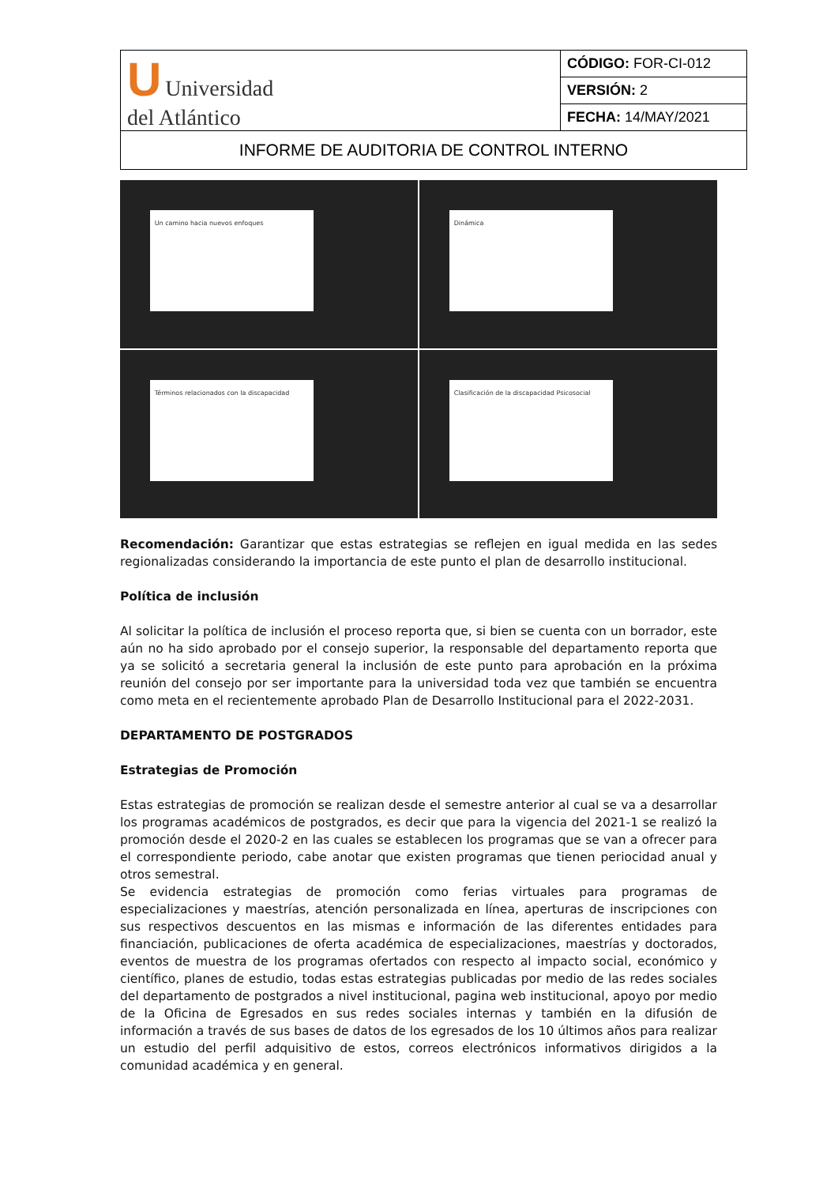| U Universidad del Atlántico | CÓDIGO: FOR-CI-012 |
| | VERSIÓN: 2 |
| | FECHA: 14/MAY/2021 |
| INFORME DE AUDITORIA DE CONTROL INTERNO | |
Un camino hacia nuevos enfoques
Dinámica
Términos relacionados con la discapacidad
Clasificación de la discapacidad Psicosocial
Recomendación: Garantizar que estas estrategias se reflejen en igual medida en las sedes regionalizadas considerando la importancia de este punto el plan de desarrollo institucional.
Política de inclusión
Al solicitar la política de inclusión el proceso reporta que, si bien se cuenta con un borrador, este aún no ha sido aprobado por el consejo superior, la responsable del departamento reporta que ya se solicitó a secretaria general la inclusión de este punto para aprobación en la próxima reunión del consejo por ser importante para la universidad toda vez que también se encuentra como meta en el recientemente aprobado Plan de Desarrollo Institucional para el 2022-2031.
DEPARTAMENTO DE POSTGRADOS
Estrategias de Promoción
Estas estrategias de promoción se realizan desde el semestre anterior al cual se va a desarrollar los programas académicos de postgrados, es decir que para la vigencia del 2021-1 se realizó la promoción desde el 2020-2 en las cuales se establecen los programas que se van a ofrecer para el correspondiente periodo, cabe anotar que existen programas que tienen periocidad anual y otros semestral.
Se evidencia estrategias de promoción como ferias virtuales para programas de especializaciones y maestrías, atención personalizada en línea, aperturas de inscripciones con sus respectivos descuentos en las mismas e información de las diferentes entidades para financiación, publicaciones de oferta académica de especializaciones, maestrías y doctorados, eventos de muestra de los programas ofertados con respecto al impacto social, económico y científico, planes de estudio, todas estas estrategias publicadas por medio de las redes sociales del departamento de postgrados a nivel institucional, pagina web institucional, apoyo por medio de la Oficina de Egresados en sus redes sociales internas y también en la difusión de información a través de sus bases de datos de los egresados de los 10 últimos años para realizar un estudio del perfil adquisitivo de estos, correos electrónicos informativos dirigidos a la comunidad académica y en general.